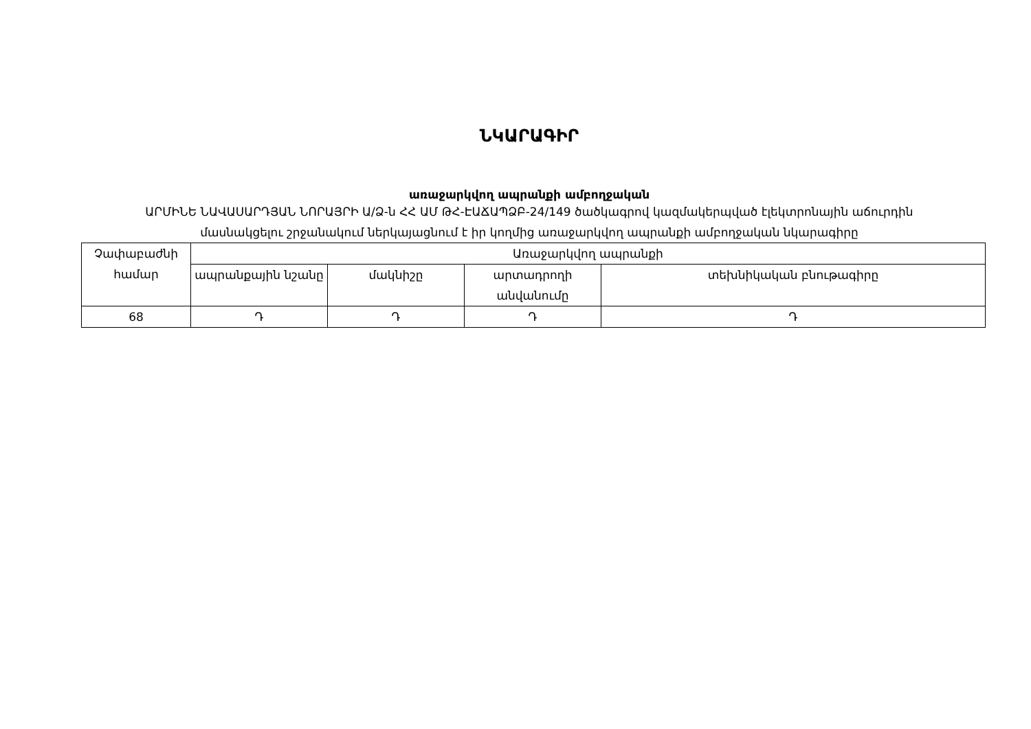ՆԿԱՐԱԳԻՐ
առաջարկվող ապրանքի ամբողջական
ԱՐՄԻՆԵ ՆԱՎԱՍԱՐԴՅԱՆ ՆՈՐԱՅՐԻ Ա/Ձ-ն ՀՀ ԱՄ ԹՀ-ԷԱՃԱՊՁԲ-24/149 ծածկագրով կազմակերպված էլեկտրոնային աճուրդին մասնակցելու շրջանակում ներկայացնում է իր կողմից առաջարկվող ապրանքի ամբողջական նկարագիրը
| Չափաբաժնի համար | Առաջարկվող ապրանքի | | | |
| | ապրանքային նշանը | մակնիշը | արտադրողի անվանումը | տեխնիկական բնութագիրը |
| 68 | Դ | Դ | Դ | Դ |